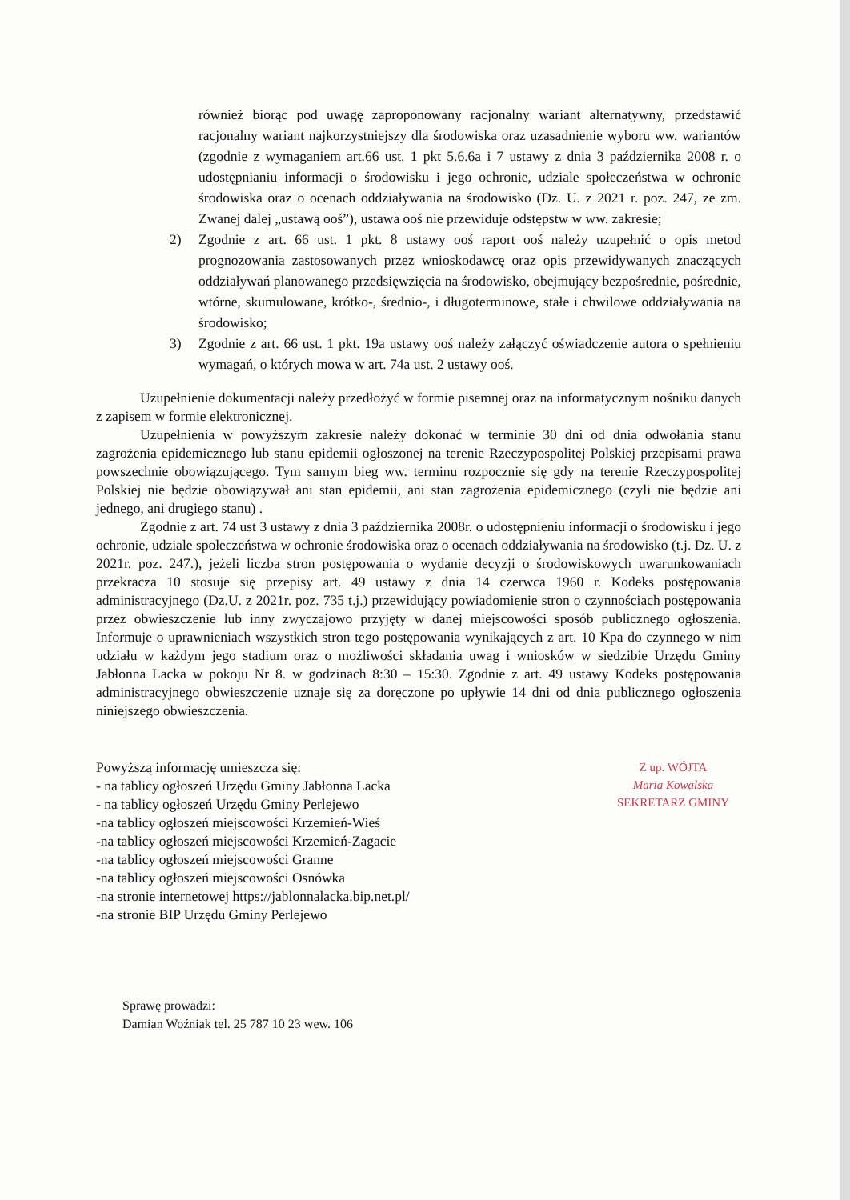również biorąc pod uwagę zaproponowany racjonalny wariant alternatywny, przedstawić racjonalny wariant najkorzystniejszy dla środowiska oraz uzasadnienie wyboru ww. wariantów (zgodnie z wymaganiem art.66 ust. 1 pkt 5.6.6a i 7 ustawy z dnia 3 października 2008 r. o udostępnianiu informacji o środowisku i jego ochronie, udziale społeczeństwa w ochronie środowiska oraz o ocenach oddziaływania na środowisko (Dz. U. z 2021 r. poz. 247, ze zm. Zwanej dalej „ustawą ooś”), ustawa ooś nie przewiduje odstępstw w ww. zakresie;
2) Zgodnie z art. 66 ust. 1 pkt. 8 ustawy ooś raport ooś należy uzupełnić o opis metod prognozowania zastosowanych przez wnioskodawcę oraz opis przewidywanych znaczących oddziaływań planowanego przedsięwzięcia na środowisko, obejmujący bezpośrednie, pośrednie, wtórne, skumulowane, krótko-, średnio-, i długoterminowe, stałe i chwilowe oddziaływania na środowisko;
3) Zgodnie z art. 66 ust. 1 pkt. 19a ustawy ooś należy załączyć oświadczenie autora o spełnieniu wymagań, o których mowa w art. 74a ust. 2 ustawy ooś.
Uzupełnienie dokumentacji należy przedłożyć w formie pisemnej oraz na informatycznym nośniku danych z zapisem w formie elektronicznej.
Uzupełnienia w powyższym zakresie należy dokonać w terminie 30 dni od dnia odwołania stanu zagrożenia epidemicznego lub stanu epidemii ogłoszonej na terenie Rzeczypospolitej Polskiej przepisami prawa powszechnie obowiązującego. Tym samym bieg ww. terminu rozpocznie się gdy na terenie Rzeczypospolitej Polskiej nie będzie obowiązywał ani stan epidemii, ani stan zagrożenia epidemicznego (czyli nie będzie ani jednego, ani drugiego stanu) .
Zgodnie z art. 74 ust 3 ustawy z dnia 3 października 2008r. o udostępnieniu informacji o środowisku i jego ochronie, udziale społeczeństwa w ochronie środowiska oraz o ocenach oddziaływania na środowisko (t.j. Dz. U. z 2021r. poz. 247.), jeżeli liczba stron postępowania o wydanie decyzji o środowiskowych uwarunkowaniach przekracza 10 stosuje się przepisy art. 49 ustawy z dnia 14 czerwca 1960 r. Kodeks postępowania administracyjnego (Dz.U. z 2021r. poz. 735 t.j.) przewidujący powiadomienie stron o czynnościach postępowania przez obwieszczenie lub inny zwyczajowo przyjęty w danej miejscowości sposób publicznego ogłoszenia. Informuje o uprawnieniach wszystkich stron tego postępowania wynikających z art. 10 Kpa do czynnego w nim udziału w każdym jego stadium oraz o możliwości składania uwag i wniosków w siedzibie Urzędu Gminy Jabłonna Lacka w pokoju Nr 8. w godzinach 8:30 – 15:30. Zgodnie z art. 49 ustawy Kodeks postępowania administracyjnego obwieszczenie uznaje się za doręczone po upływie 14 dni od dnia publicznego ogłoszenia niniejszego obwieszczenia.
Powyższą informację umieszcza się:
- na tablicy ogłoszeń Urzędu Gminy Jabłonna Lacka
- na tablicy ogłoszeń Urzędu Gminy Perlejewo
-na tablicy ogłoszeń miejscowości Krzemień-Wieś
-na tablicy ogłoszeń miejscowości Krzemień-Zagacie
-na tablicy ogłoszeń miejscowości Granne
-na tablicy ogłoszeń miejscowości Osnówka
-na stronie internetowej https://jablonnalacka.bip.net.pl/
-na stronie BIP Urzędu Gminy Perlejewo
Z up. WÓJTA
Maria Kowalska
SEKRETARZ GMINY
Sprawę prowadzi:
Damian Woźniak tel. 25 787 10 23 wew. 106